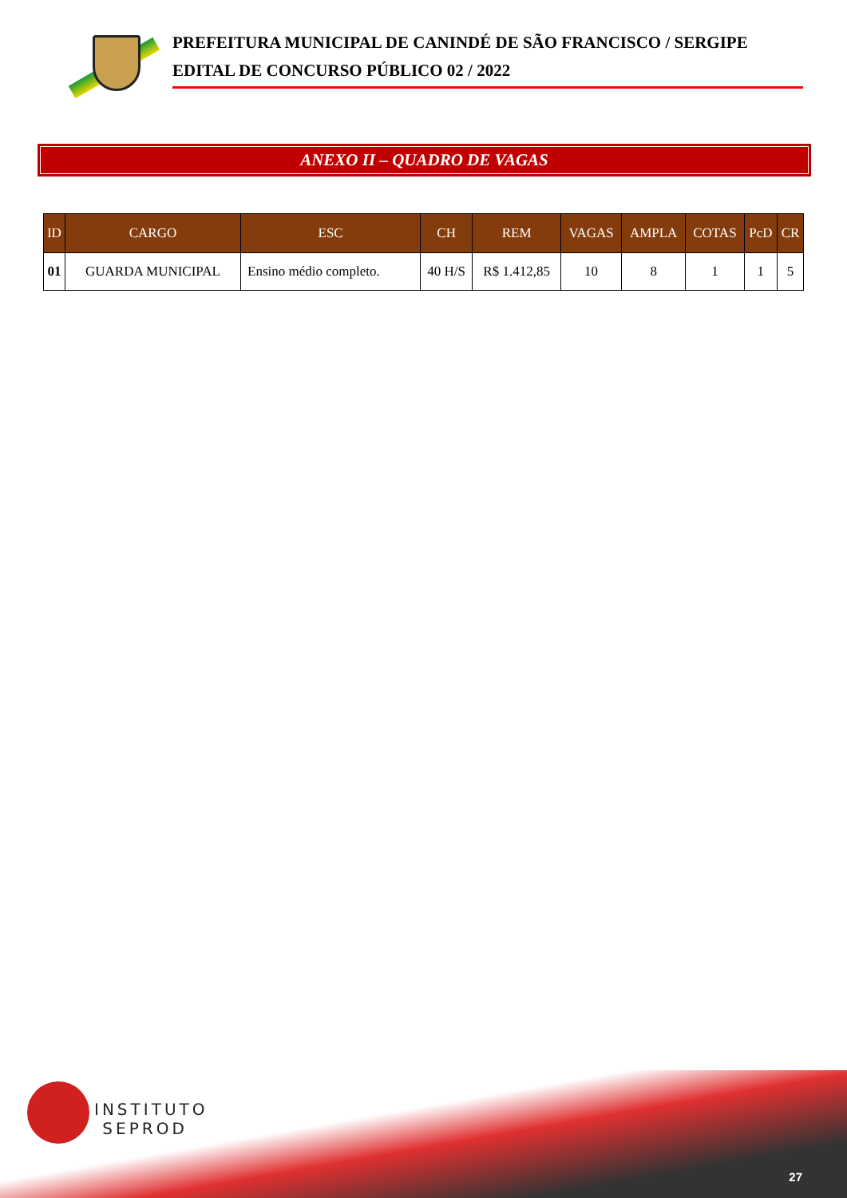PREFEITURA MUNICIPAL DE CANINDÉ DE SÃO FRANCISCO / SERGIPE
EDITAL DE CONCURSO PÚBLICO 02 / 2022
ANEXO II – QUADRO DE VAGAS
| ID | CARGO | ESC | CH | REM | VAGAS | AMPLA | COTAS | PcD | CR |
| --- | --- | --- | --- | --- | --- | --- | --- | --- | --- |
| 01 | GUARDA MUNICIPAL | Ensino médio completo. | 40 H/S | R$ 1.412,85 | 10 | 8 | 1 | 1 | 5 |
INSTITUTO
SEPROD
27